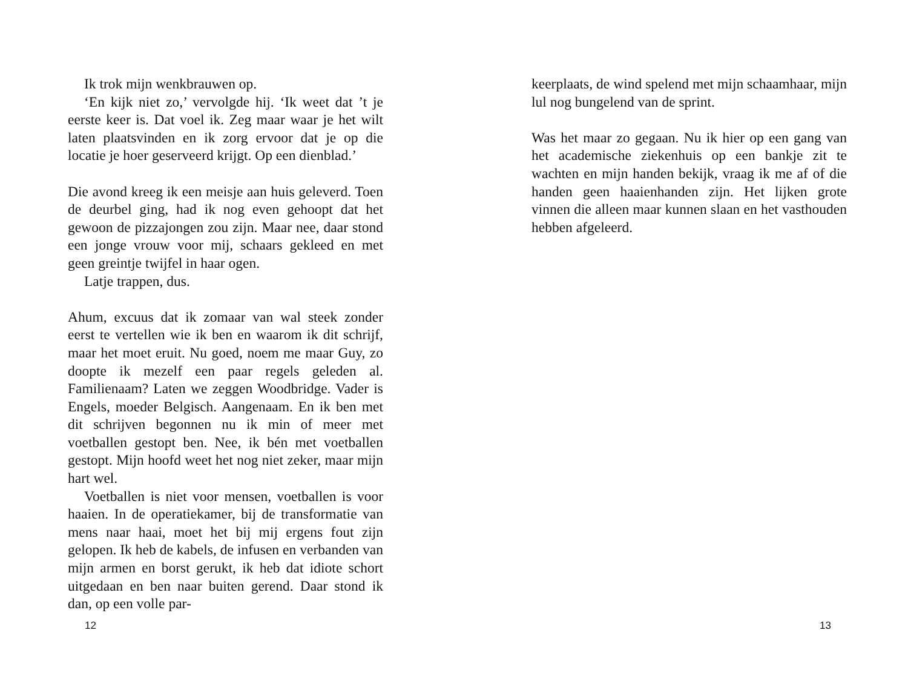Ik trok mijn wenkbrauwen op.
‘En kijk niet zo,’ vervolgde hij. ‘Ik weet dat ’t je eerste keer is. Dat voel ik. Zeg maar waar je het wilt laten plaatsvinden en ik zorg ervoor dat je op die locatie je hoer geserveerd krijgt. Op een dienblad.’
Die avond kreeg ik een meisje aan huis geleverd. Toen de deurbel ging, had ik nog even gehoopt dat het gewoon de pizzajongen zou zijn. Maar nee, daar stond een jonge vrouw voor mij, schaars gekleed en met geen greintje twijfel in haar ogen.
Latje trappen, dus.
Ahum, excuus dat ik zomaar van wal steek zonder eerst te vertellen wie ik ben en waarom ik dit schrijf, maar het moet eruit. Nu goed, noem me maar Guy, zo doopte ik mezelf een paar regels geleden al. Familienaam? Laten we zeggen Woodbridge. Vader is Engels, moeder Belgisch. Aangenaam. En ik ben met dit schrijven begonnen nu ik min of meer met voetballen gestopt ben. Nee, ik bén met voetballen gestopt. Mijn hoofd weet het nog niet zeker, maar mijn hart wel.
Voetballen is niet voor mensen, voetballen is voor haaien. In de operatiekamer, bij de transformatie van mens naar haai, moet het bij mij ergens fout zijn gelopen. Ik heb de kabels, de infusen en verbanden van mijn armen en borst gerukt, ik heb dat idiote schort uitgedaan en ben naar buiten gerend. Daar stond ik dan, op een volle par-
12
keerplaats, de wind spelend met mijn schaamhaar, mijn lul nog bungelend van de sprint.
Was het maar zo gegaan. Nu ik hier op een gang van het academische ziekenhuis op een bankje zit te wachten en mijn handen bekijk, vraag ik me af of die handen geen haaienhanden zijn. Het lijken grote vinnen die alleen maar kunnen slaan en het vasthouden hebben afgeleerd.
13